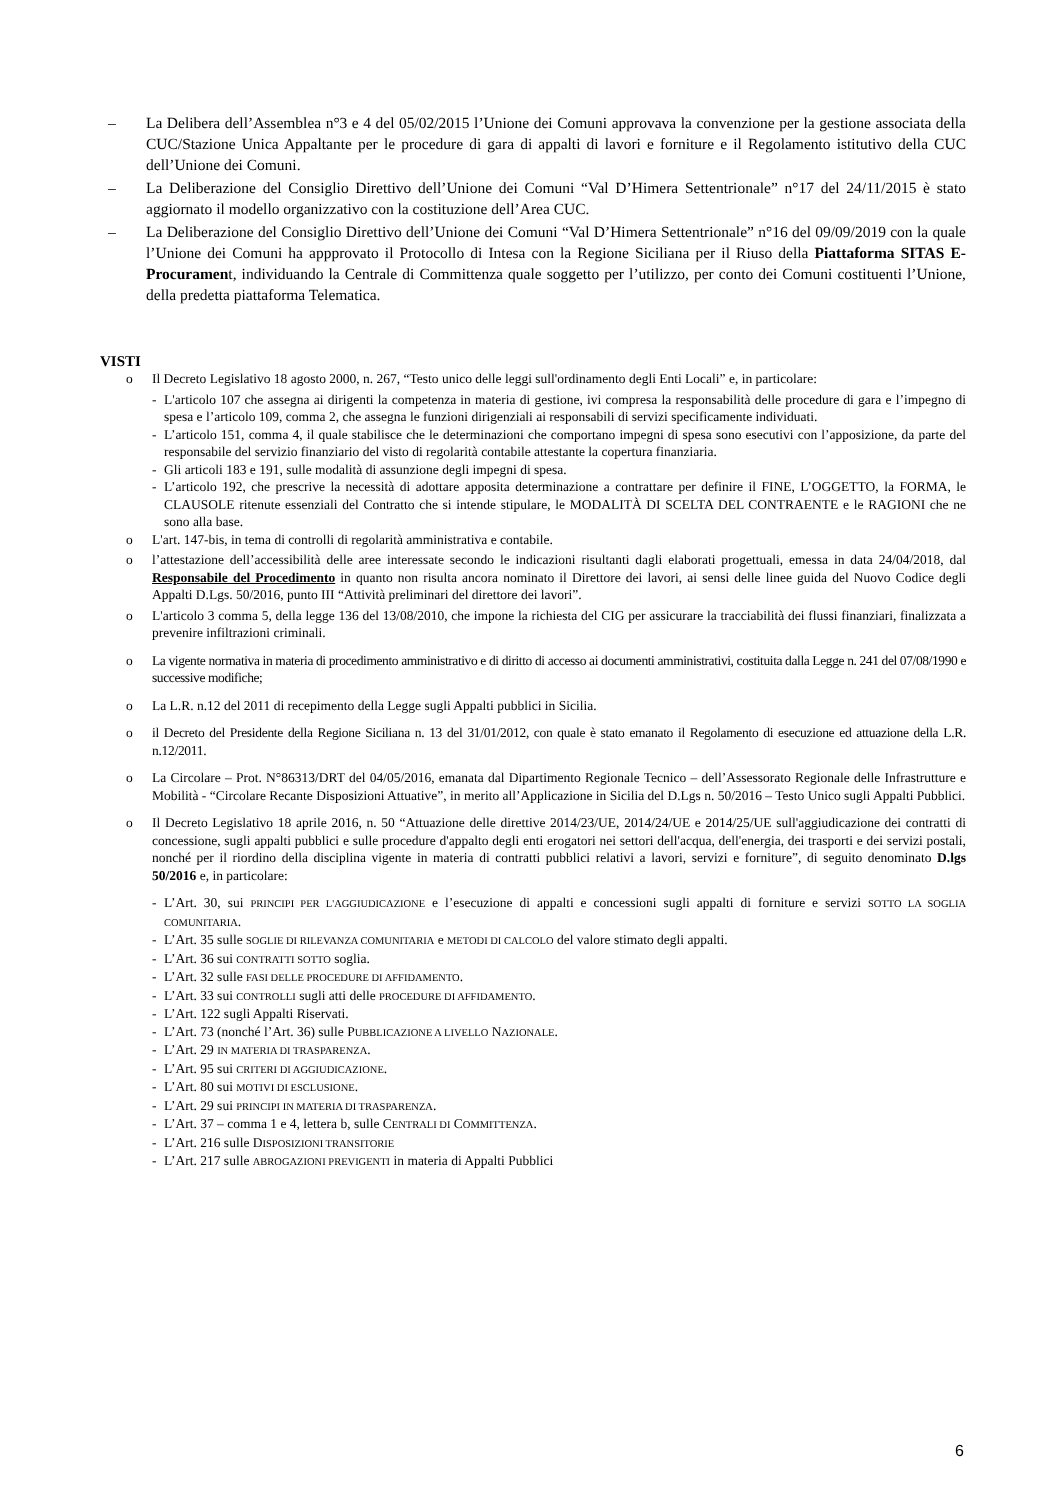– La Delibera dell’Assemblea n°3 e 4 del 05/02/2015 l’Unione dei Comuni approvava la convenzione per la gestione associata della CUC/Stazione Unica Appaltante per le procedure di gara di appalti di lavori e forniture e il Regolamento istitutivo della CUC dell’Unione dei Comuni.
– La Deliberazione del Consiglio Direttivo dell’Unione dei Comuni “Val D’Himera Settentrionale” n°17 del 24/11/2015 è stato aggiornato il modello organizzativo con la costituzione dell’Area CUC.
– La Deliberazione del Consiglio Direttivo dell’Unione dei Comuni “Val D’Himera Settentrionale” n°16 del 09/09/2019 con la quale l’Unione dei Comuni ha appprovato il Protocollo di Intesa con la Regione Siciliana per il Riuso della Piattaforma SITAS E-Procurament, individuando la Centrale di Committenza quale soggetto per l’utilizzo, per conto dei Comuni costituenti l’Unione, della predetta piattaforma Telematica.
VISTI
o Il Decreto Legislativo 18 agosto 2000, n. 267, “Testo unico delle leggi sull'ordinamento degli Enti Locali” e, in particolare:
- L'articolo 107 che assegna ai dirigenti la competenza in materia di gestione, ivi compresa la responsabilità delle procedure di gara e l’impegno di spesa e l’articolo 109, comma 2, che assegna le funzioni dirigenziali ai responsabili di servizi specificamente individuati.
- L’articolo 151, comma 4, il quale stabilisce che le determinazioni che comportano impegni di spesa sono esecutivi con l’apposizione, da parte del responsabile del servizio finanziario del visto di regolarità contabile attestante la copertura finanziaria.
- Gli articoli 183 e 191, sulle modalità di assunzione degli impegni di spesa.
- L’articolo 192, che prescrive la necessità di adottare apposita determinazione a contrattare per definire il FINE, L’OGGETTO, la FORMA, le CLAUSOLE ritenute essenziali del Contratto che si intende stipulare, le MODALITÀ DI SCELTA DEL CONTRAENTE e le RAGIONI che ne sono alla base.
o L'art. 147-bis, in tema di controlli di regolarità amministrativa e contabile.
o l’attestazione dell’accessibilità delle aree interessate secondo le indicazioni risultanti dagli elaborati progettuali, emessa in data 24/04/2018, dal Responsabile del Procedimento in quanto non risulta ancora nominato il Direttore dei lavori, ai sensi delle linee guida del Nuovo Codice degli Appalti D.Lgs. 50/2016, punto III “Attività preliminari del direttore dei lavori”.
o L'articolo 3 comma 5, della legge 136 del 13/08/2010, che impone la richiesta del CIG per assicurare la tracciabilità dei flussi finanziari, finalizzata a prevenire infiltrazioni criminali.
o La vigente normativa in materia di procedimento amministrativo e di diritto di accesso ai documenti amministrativi, costituita dalla Legge n. 241 del 07/08/1990 e successive modifiche;
o La L.R. n.12 del 2011 di recepimento della Legge sugli Appalti pubblici in Sicilia.
o il Decreto del Presidente della Regione Siciliana n. 13 del 31/01/2012, con quale è stato emanato il Regolamento di esecuzione ed attuazione della L.R. n.12/2011.
o La Circolare – Prot. N°86313/DRT del 04/05/2016, emanata dal Dipartimento Regionale Tecnico – dell’Assessorato Regionale delle Infrastrutture e Mobilità - “Circolare Recante Disposizioni Attuative”, in merito all’Applicazione in Sicilia del D.Lgs n. 50/2016 – Testo Unico sugli Appalti Pubblici.
o Il Decreto Legislativo 18 aprile 2016, n. 50 “Attuazione delle direttive 2014/23/UE, 2014/24/UE e 2014/25/UE sull'aggiudicazione dei contratti di concessione, sugli appalti pubblici e sulle procedure d'appalto degli enti erogatori nei settori dell'acqua, dell'energia, dei trasporti e dei servizi postali, nonché per il riordino della disciplina vigente in materia di contratti pubblici relativi a lavori, servizi e forniture”, di seguito denominato D.lgs 50/2016 e, in particolare:
- L’Art. 30, sui PRINCIPI PER L'AGGIUDICAZIONE e l’esecuzione di appalti e concessioni sugli appalti di forniture e servizi SOTTO LA SOGLIA COMUNITARIA.
- L’Art. 35 sulle SOGLIE DI RILEVANZA COMUNITARIA e METODI DI CALCOLO del valore stimato degli appalti.
- L’Art. 36 sui CONTRATTI SOTTO soglia.
- L’Art. 32 sulle FASI DELLE PROCEDURE DI AFFIDAMENTO.
- L’Art. 33 sui CONTROLLI sugli atti delle PROCEDURE DI AFFIDAMENTO.
- L’Art. 122 sugli Appalti Riservati.
- L’Art. 73 (nonché l’Art. 36) sulle PUBBLICAZIONE A LIVELLO NAZIONALE.
- L’Art. 29 IN MATERIA DI TRASPARENZA.
- L’Art. 95 sui CRITERI DI AGGIUDICAZIONE.
- L’Art. 80 sui MOTIVI DI ESCLUSIONE.
- L’Art. 29 sui PRINCIPI IN MATERIA DI TRASPARENZA.
- L’Art. 37 – comma 1 e 4, lettera b, sulle CENTRALI DI COMMITTENZA.
- L’Art. 216 sulle DISPOSIZIONI TRANSITORIE
- L’Art. 217 sulle ABROGAZIONI PREVIGENTI in materia di Appalti Pubblici
6